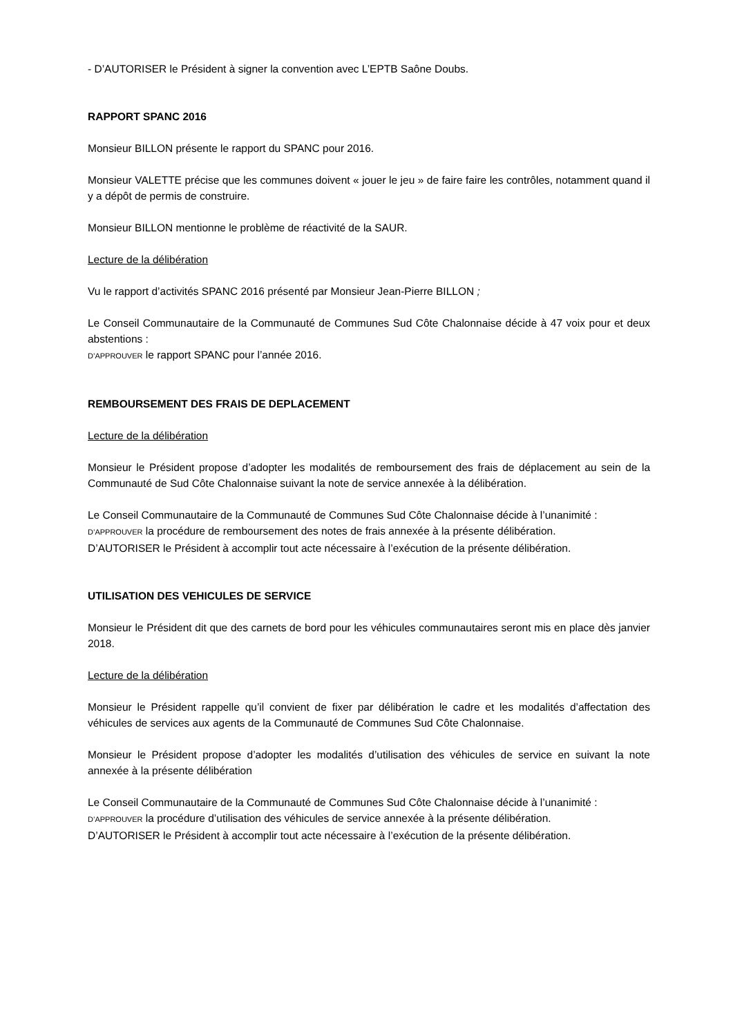- D’AUTORISER le Président à signer la convention avec L’EPTB Saône Doubs.
RAPPORT SPANC 2016
Monsieur BILLON présente le rapport du SPANC pour 2016.
Monsieur VALETTE précise que les communes doivent « jouer le jeu » de faire faire les contrôles, notamment quand il y a dépôt de permis de construire.
Monsieur BILLON mentionne le problème de réactivité de la SAUR.
Lecture de la délibération
Vu le rapport d’activités SPANC 2016 présenté par Monsieur Jean-Pierre BILLON ;
Le Conseil Communautaire de la Communauté de Communes Sud Côte Chalonnaise décide à 47 voix pour et deux abstentions :
D’APPROUVER le rapport SPANC pour l’année 2016.
REMBOURSEMENT DES FRAIS DE DEPLACEMENT
Lecture de la délibération
Monsieur le Président propose d’adopter les modalités de remboursement des frais de déplacement au sein de la Communauté de Sud Côte Chalonnaise suivant la note de service annexée à la délibération.
Le Conseil Communautaire de la Communauté de Communes Sud Côte Chalonnaise décide à l’unanimité :
D’APPROUVER la procédure de remboursement des notes de frais annexée à la présente délibération.
D’AUTORISER le Président à accomplir tout acte nécessaire à l’exécution de la présente délibération.
UTILISATION DES VEHICULES DE SERVICE
Monsieur le Président dit que des carnets de bord pour les véhicules communautaires seront mis en place dès janvier 2018.
Lecture de la délibération
Monsieur le Président rappelle qu’il convient de fixer par délibération le cadre et les modalités d’affectation des véhicules de services aux agents de la Communauté de Communes Sud Côte Chalonnaise.
Monsieur le Président propose d’adopter les modalités d’utilisation des véhicules de service en suivant la note annexée à la présente délibération
Le Conseil Communautaire de la Communauté de Communes Sud Côte Chalonnaise décide à l’unanimité :
D’APPROUVER la procédure d’utilisation des véhicules de service annexée à la présente délibération.
D’AUTORISER le Président à accomplir tout acte nécessaire à l’exécution de la présente délibération.